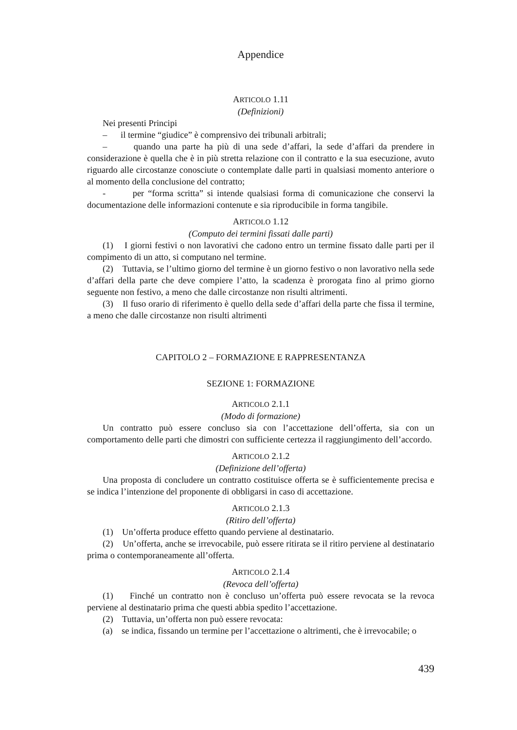Appendice
ARTICOLO 1.11
(Definizioni)
Nei presenti Principi
– il termine “giudice” è comprensivo dei tribunali arbitrali;
– quando una parte ha più di una sede d’affari, la sede d’affari da prendere in considerazione è quella che è in più stretta relazione con il contratto e la sua esecuzione, avuto riguardo alle circostanze conosciute o contemplate dalle parti in qualsiasi momento anteriore o al momento della conclusione del contratto;
- per “forma scritta” si intende qualsiasi forma di comunicazione che conservi la documentazione delle informazioni contenute e sia riproducibile in forma tangibile.
ARTICOLO 1.12
(Computo dei termini fissati dalle parti)
(1) I giorni festivi o non lavorativi che cadono entro un termine fissato dalle parti per il compimento di un atto, si computano nel termine.
(2) Tuttavia, se l’ultimo giorno del termine è un giorno festivo o non lavorativo nella sede d’affari della parte che deve compiere l’atto, la scadenza è prorogata fino al primo giorno seguente non festivo, a meno che dalle circostanze non risulti altrimenti.
(3) Il fuso orario di riferimento è quello della sede d’affari della parte che fissa il termine, a meno che dalle circostanze non risulti altrimenti
CAPITOLO 2 – FORMAZIONE E RAPPRESENTANZA
SEZIONE 1: FORMAZIONE
ARTICOLO 2.1.1
(Modo di formazione)
Un contratto può essere concluso sia con l’accettazione dell’offerta, sia con un comportamento delle parti che dimostri con sufficiente certezza il raggiungimento dell’accordo.
ARTICOLO 2.1.2
(Definizione dell’offerta)
Una proposta di concludere un contratto costituisce offerta se è sufficientemente precisa e se indica l’intenzione del proponente di obbligarsi in caso di accettazione.
ARTICOLO 2.1.3
(Ritiro dell’offerta)
(1) Un’offerta produce effetto quando perviene al destinatario.
(2) Un’offerta, anche se irrevocabile, può essere ritirata se il ritiro perviene al destinatario prima o contemporaneamente all’offerta.
ARTICOLO 2.1.4
(Revoca dell’offerta)
(1) Finché un contratto non è concluso un’offerta può essere revocata se la revoca perviene al destinatario prima che questi abbia spedito l’accettazione.
(2) Tuttavia, un’offerta non può essere revocata:
(a) se indica, fissando un termine per l’accettazione o altrimenti, che è irrevocabile; o
439